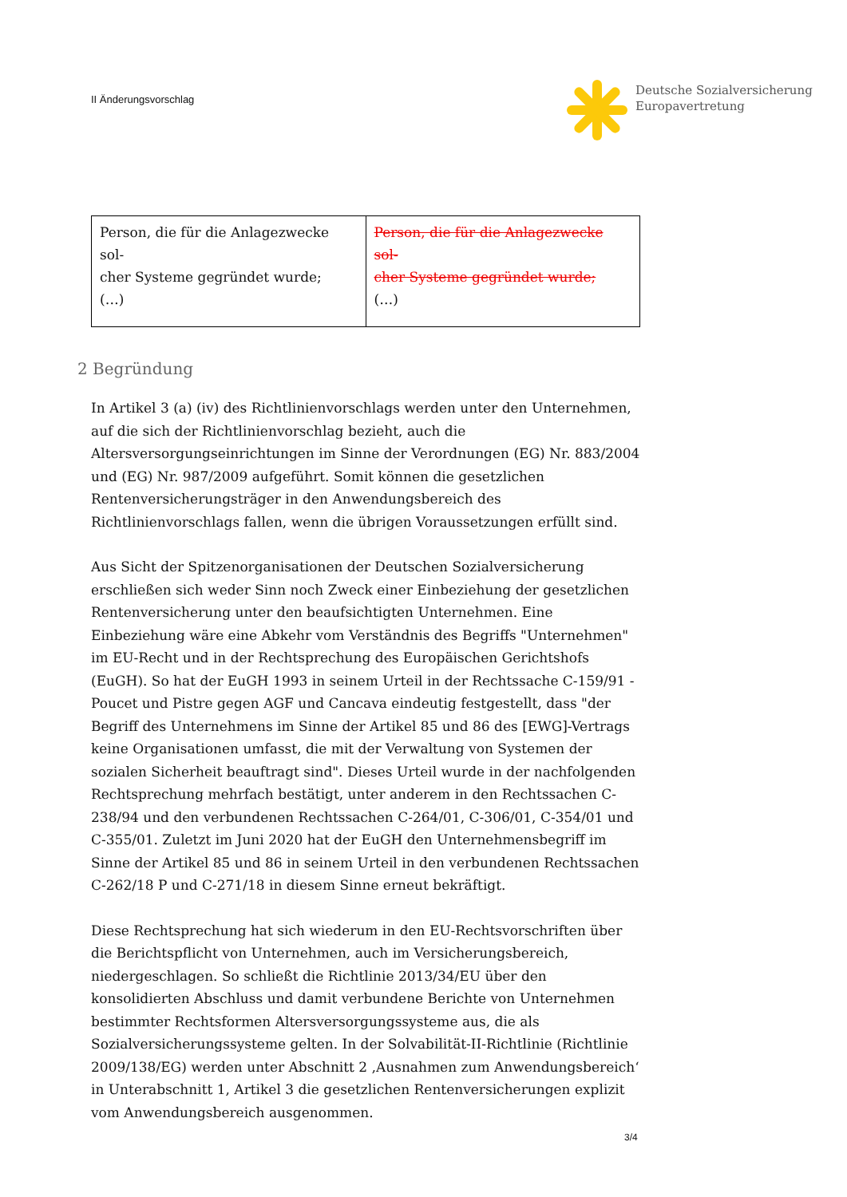II Änderungsvorschlag
Deutsche Sozialversicherung
Europavertretung
| Person, die für die Anlagezwecke sol- cher Systeme gegründet wurde; (…) | Person, die für die Anlagezwecke sol- cher Systeme gegründet wurde; (…) |
2 Begründung
In Artikel 3 (a) (iv) des Richtlinienvorschlags werden unter den Unternehmen, auf die sich der Richtlinienvorschlag bezieht, auch die Altersversorgungseinrichtungen im Sinne der Verordnungen (EG) Nr. 883/2004 und (EG) Nr. 987/2009 aufgeführt. Somit können die gesetzlichen Rentenversicherungsträger in den Anwendungsbereich des Richtlinienvorschlags fallen, wenn die übrigen Voraussetzungen erfüllt sind.
Aus Sicht der Spitzenorganisationen der Deutschen Sozialversicherung erschließen sich weder Sinn noch Zweck einer Einbeziehung der gesetzlichen Rentenversicherung unter den beaufsichtigten Unternehmen. Eine Einbeziehung wäre eine Abkehr vom Verständnis des Begriffs "Unternehmen" im EU-Recht und in der Rechtsprechung des Europäischen Gerichtshofs (EuGH). So hat der EuGH 1993 in seinem Urteil in der Rechtssache C-159/91 - Poucet und Pistre gegen AGF und Cancava eindeutig festgestellt, dass "der Begriff des Unternehmens im Sinne der Artikel 85 und 86 des [EWG]-Vertrags keine Organisationen umfasst, die mit der Verwaltung von Systemen der sozialen Sicherheit beauftragt sind". Dieses Urteil wurde in der nachfolgenden Rechtsprechung mehrfach bestätigt, unter anderem in den Rechtssachen C-238/94 und den verbundenen Rechtssachen C-264/01, C-306/01, C-354/01 und C-355/01. Zuletzt im Juni 2020 hat der EuGH den Unternehmensbegriff im Sinne der Artikel 85 und 86 in seinem Urteil in den verbundenen Rechtssachen C-262/18 P und C-271/18 in diesem Sinne erneut bekräftigt.
Diese Rechtsprechung hat sich wiederum in den EU-Rechtsvorschriften über die Berichtspflicht von Unternehmen, auch im Versicherungsbereich, niedergeschlagen. So schließt die Richtlinie 2013/34/EU über den konsolidierten Abschluss und damit verbundene Berichte von Unternehmen bestimmter Rechtsformen Altersversorgungssysteme aus, die als Sozialversicherungssysteme gelten. In der Solvabilität-II-Richtlinie (Richtlinie 2009/138/EG) werden unter Abschnitt 2 ‚Ausnahmen zum Anwendungsbereich‘ in Unterabschnitt 1, Artikel 3 die gesetzlichen Rentenversicherungen explizit vom Anwendungsbereich ausgenommen.
3/4